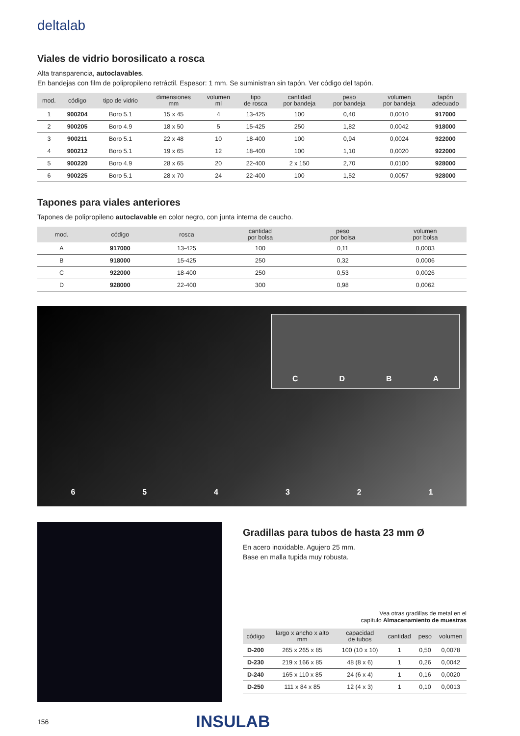deltalab
Viales de vidrio borosilicato a rosca
Alta transparencia, autoclavables.
En bandejas con film de polipropileno retráctil. Espesor: 1 mm. Se suministran sin tapón. Ver código del tapón.
| mod. | código | tipo de vidrio | dimensiones mm | volumen ml | tipo de rosca | cantidad por bandeja | peso por bandeja | volumen por bandeja | tapón adecuado |
| --- | --- | --- | --- | --- | --- | --- | --- | --- | --- |
| 1 | 900204 | Boro 5.1 | 15 x 45 | 4 | 13-425 | 100 | 0,40 | 0,0010 | 917000 |
| 2 | 900205 | Boro 4.9 | 18 x 50 | 5 | 15-425 | 250 | 1,82 | 0,0042 | 918000 |
| 3 | 900211 | Boro 5.1 | 22 x 48 | 10 | 18-400 | 100 | 0,94 | 0,0024 | 922000 |
| 4 | 900212 | Boro 5.1 | 19 x 65 | 12 | 18-400 | 100 | 1,10 | 0,0020 | 922000 |
| 5 | 900220 | Boro 4.9 | 28 x 65 | 20 | 22-400 | 2 x 150 | 2,70 | 0,0100 | 928000 |
| 6 | 900225 | Boro 5.1 | 28 x 70 | 24 | 22-400 | 100 | 1,52 | 0,0057 | 928000 |
Tapones para viales anteriores
Tapones de polipropileno autoclavable en color negro, con junta interna de caucho.
| mod. | código | rosca | cantidad por bolsa | peso por bolsa | volumen por bolsa |
| --- | --- | --- | --- | --- | --- |
| A | 917000 | 13-425 | 100 | 0,11 | 0,0003 |
| B | 918000 | 15-425 | 250 | 0,32 | 0,0006 |
| C | 922000 | 18-400 | 250 | 0,53 | 0,0026 |
| D | 928000 | 22-400 | 300 | 0,98 | 0,0062 |
C D B A
6 5 4 3 2 1
Gradillas para tubos de hasta 23 mm Ø
En acero inoxidable. Agujero 25 mm.
Base en malla tupida muy robusta.
Vea otras gradillas de metal en el
capítulo Almacenamiento de muestras
| código | largo x ancho x alto mm | capacidad de tubos | cantidad | peso | volumen |
| --- | --- | --- | --- | --- | --- |
| D-200 | 265 x 265 x 85 | 100 (10 x 10) | 1 | 0,50 | 0,0078 |
| D-230 | 219 x 166 x 85 | 48 (8 x 6) | 1 | 0,26 | 0,0042 |
| D-240 | 165 x 110 x 85 | 24 (6 x 4) | 1 | 0,16 | 0,0020 |
| D-250 | 111 x 84 x 85 | 12 (4 x 3) | 1 | 0,10 | 0,0013 |
156 INSULAB